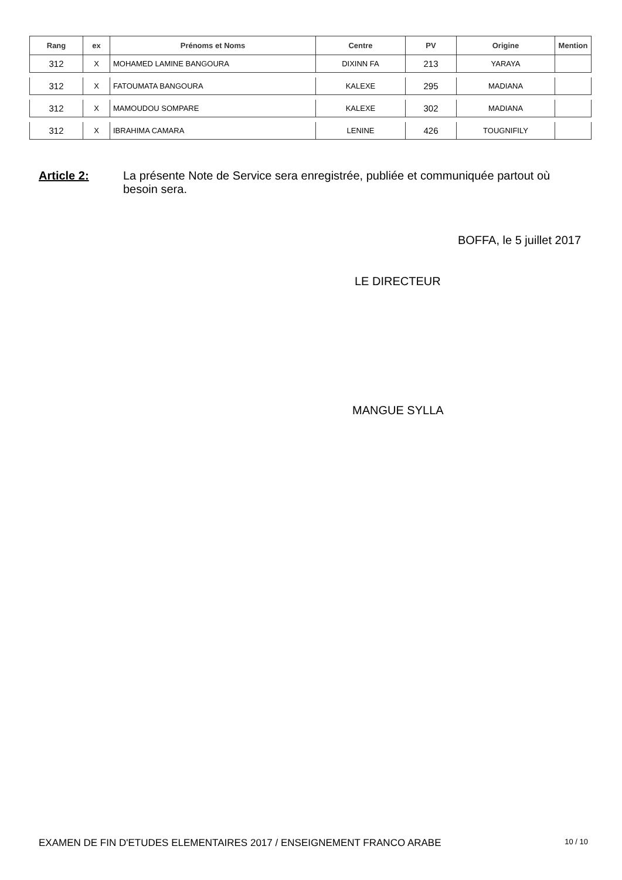| Rang | ex | Prénoms et Noms | Centre | PV | Origine | Mention |
| --- | --- | --- | --- | --- | --- | --- |
| 312 | X | MOHAMED LAMINE BANGOURA | DIXINN FA | 213 | YARAYA | |
| 312 | X | FATOUMATA BANGOURA | KALEXE | 295 | MADIANA | |
| 312 | X | MAMOUDOU SOMPARE | KALEXE | 302 | MADIANA | |
| 312 | X | IBRAHIMA CAMARA | LENINE | 426 | TOUGNIFILY | |
Article 2: La présente Note de Service sera enregistrée, publiée et communiquée partout où besoin sera.
BOFFA, le 5 juillet 2017
LE DIRECTEUR
MANGUE SYLLA
EXAMEN DE FIN D'ETUDES ELEMENTAIRES 2017 / ENSEIGNEMENT FRANCO ARABE 10 / 10